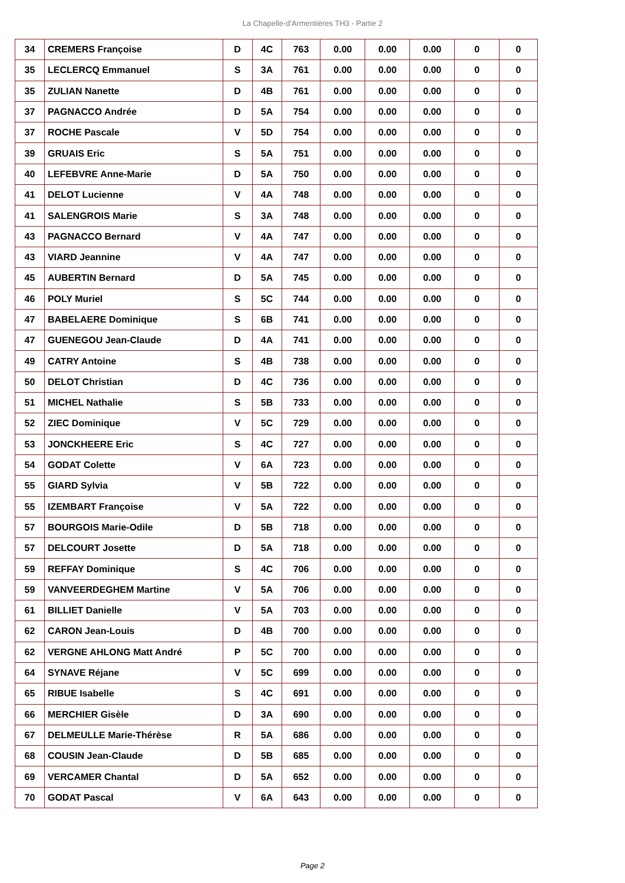La Chapelle-d'Armentières TH3 - Partie 2
| 34 | CREMERS Françoise | D | 4C | 763 | 0.00 | 0.00 | 0.00 | 0 | 0 |
| 35 | LECLERCQ Emmanuel | S | 3A | 761 | 0.00 | 0.00 | 0.00 | 0 | 0 |
| 35 | ZULIAN Nanette | D | 4B | 761 | 0.00 | 0.00 | 0.00 | 0 | 0 |
| 37 | PAGNACCO Andrée | D | 5A | 754 | 0.00 | 0.00 | 0.00 | 0 | 0 |
| 37 | ROCHE Pascale | V | 5D | 754 | 0.00 | 0.00 | 0.00 | 0 | 0 |
| 39 | GRUAIS Eric | S | 5A | 751 | 0.00 | 0.00 | 0.00 | 0 | 0 |
| 40 | LEFEBVRE Anne-Marie | D | 5A | 750 | 0.00 | 0.00 | 0.00 | 0 | 0 |
| 41 | DELOT Lucienne | V | 4A | 748 | 0.00 | 0.00 | 0.00 | 0 | 0 |
| 41 | SALENGROIS Marie | S | 3A | 748 | 0.00 | 0.00 | 0.00 | 0 | 0 |
| 43 | PAGNACCO Bernard | V | 4A | 747 | 0.00 | 0.00 | 0.00 | 0 | 0 |
| 43 | VIARD Jeannine | V | 4A | 747 | 0.00 | 0.00 | 0.00 | 0 | 0 |
| 45 | AUBERTIN Bernard | D | 5A | 745 | 0.00 | 0.00 | 0.00 | 0 | 0 |
| 46 | POLY Muriel | S | 5C | 744 | 0.00 | 0.00 | 0.00 | 0 | 0 |
| 47 | BABELAERE Dominique | S | 6B | 741 | 0.00 | 0.00 | 0.00 | 0 | 0 |
| 47 | GUENEGOU Jean-Claude | D | 4A | 741 | 0.00 | 0.00 | 0.00 | 0 | 0 |
| 49 | CATRY Antoine | S | 4B | 738 | 0.00 | 0.00 | 0.00 | 0 | 0 |
| 50 | DELOT Christian | D | 4C | 736 | 0.00 | 0.00 | 0.00 | 0 | 0 |
| 51 | MICHEL Nathalie | S | 5B | 733 | 0.00 | 0.00 | 0.00 | 0 | 0 |
| 52 | ZIEC Dominique | V | 5C | 729 | 0.00 | 0.00 | 0.00 | 0 | 0 |
| 53 | JONCKHEERE Eric | S | 4C | 727 | 0.00 | 0.00 | 0.00 | 0 | 0 |
| 54 | GODAT Colette | V | 6A | 723 | 0.00 | 0.00 | 0.00 | 0 | 0 |
| 55 | GIARD Sylvia | V | 5B | 722 | 0.00 | 0.00 | 0.00 | 0 | 0 |
| 55 | IZEMBART Françoise | V | 5A | 722 | 0.00 | 0.00 | 0.00 | 0 | 0 |
| 57 | BOURGOIS Marie-Odile | D | 5B | 718 | 0.00 | 0.00 | 0.00 | 0 | 0 |
| 57 | DELCOURT Josette | D | 5A | 718 | 0.00 | 0.00 | 0.00 | 0 | 0 |
| 59 | REFFAY Dominique | S | 4C | 706 | 0.00 | 0.00 | 0.00 | 0 | 0 |
| 59 | VANVEERDEGHEM Martine | V | 5A | 706 | 0.00 | 0.00 | 0.00 | 0 | 0 |
| 61 | BILLIET Danielle | V | 5A | 703 | 0.00 | 0.00 | 0.00 | 0 | 0 |
| 62 | CARON Jean-Louis | D | 4B | 700 | 0.00 | 0.00 | 0.00 | 0 | 0 |
| 62 | VERGNE AHLONG Matt André | P | 5C | 700 | 0.00 | 0.00 | 0.00 | 0 | 0 |
| 64 | SYNAVE Réjane | V | 5C | 699 | 0.00 | 0.00 | 0.00 | 0 | 0 |
| 65 | RIBUE Isabelle | S | 4C | 691 | 0.00 | 0.00 | 0.00 | 0 | 0 |
| 66 | MERCHIER Gisèle | D | 3A | 690 | 0.00 | 0.00 | 0.00 | 0 | 0 |
| 67 | DELMEULLE Marie-Thérèse | R | 5A | 686 | 0.00 | 0.00 | 0.00 | 0 | 0 |
| 68 | COUSIN Jean-Claude | D | 5B | 685 | 0.00 | 0.00 | 0.00 | 0 | 0 |
| 69 | VERCAMER Chantal | D | 5A | 652 | 0.00 | 0.00 | 0.00 | 0 | 0 |
| 70 | GODAT Pascal | V | 6A | 643 | 0.00 | 0.00 | 0.00 | 0 | 0 |
Page 2